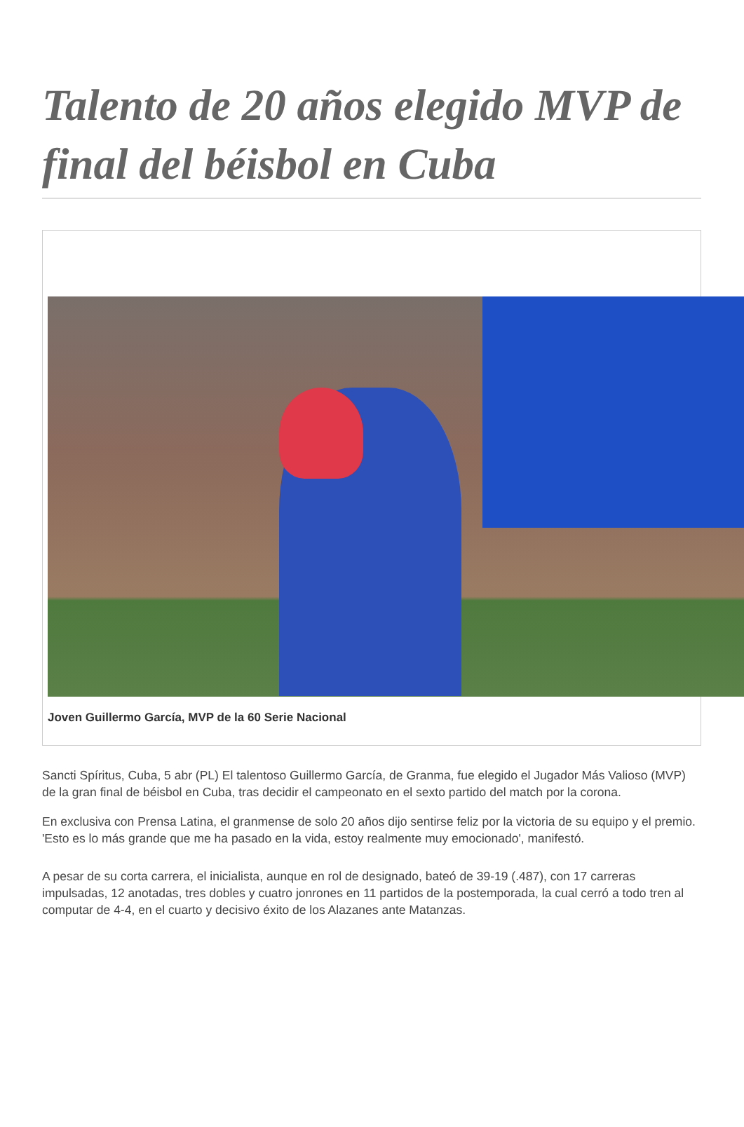Talento de 20 años elegido MVP de final del béisbol en Cuba
Joven Guillermo García, MVP de la 60 Serie Nacional
Sancti Spíritus, Cuba, 5 abr (PL) El talentoso Guillermo García, de Granma, fue elegido el Jugador Más Valioso (MVP) de la gran final de béisbol en Cuba, tras decidir el campeonato en el sexto partido del match por la corona.
En exclusiva con Prensa Latina, el granmense de solo 20 años dijo sentirse feliz por la victoria de su equipo y el premio. 'Esto es lo más grande que me ha pasado en la vida, estoy realmente muy emocionado', manifestó.
A pesar de su corta carrera, el inicialista, aunque en rol de designado, bateó de 39-19 (.487), con 17 carreras impulsadas, 12 anotadas, tres dobles y cuatro jonrones en 11 partidos de la postemporada, la cual cerró a todo tren al computar de 4-4, en el cuarto y decisivo éxito de los Alazanes ante Matanzas.